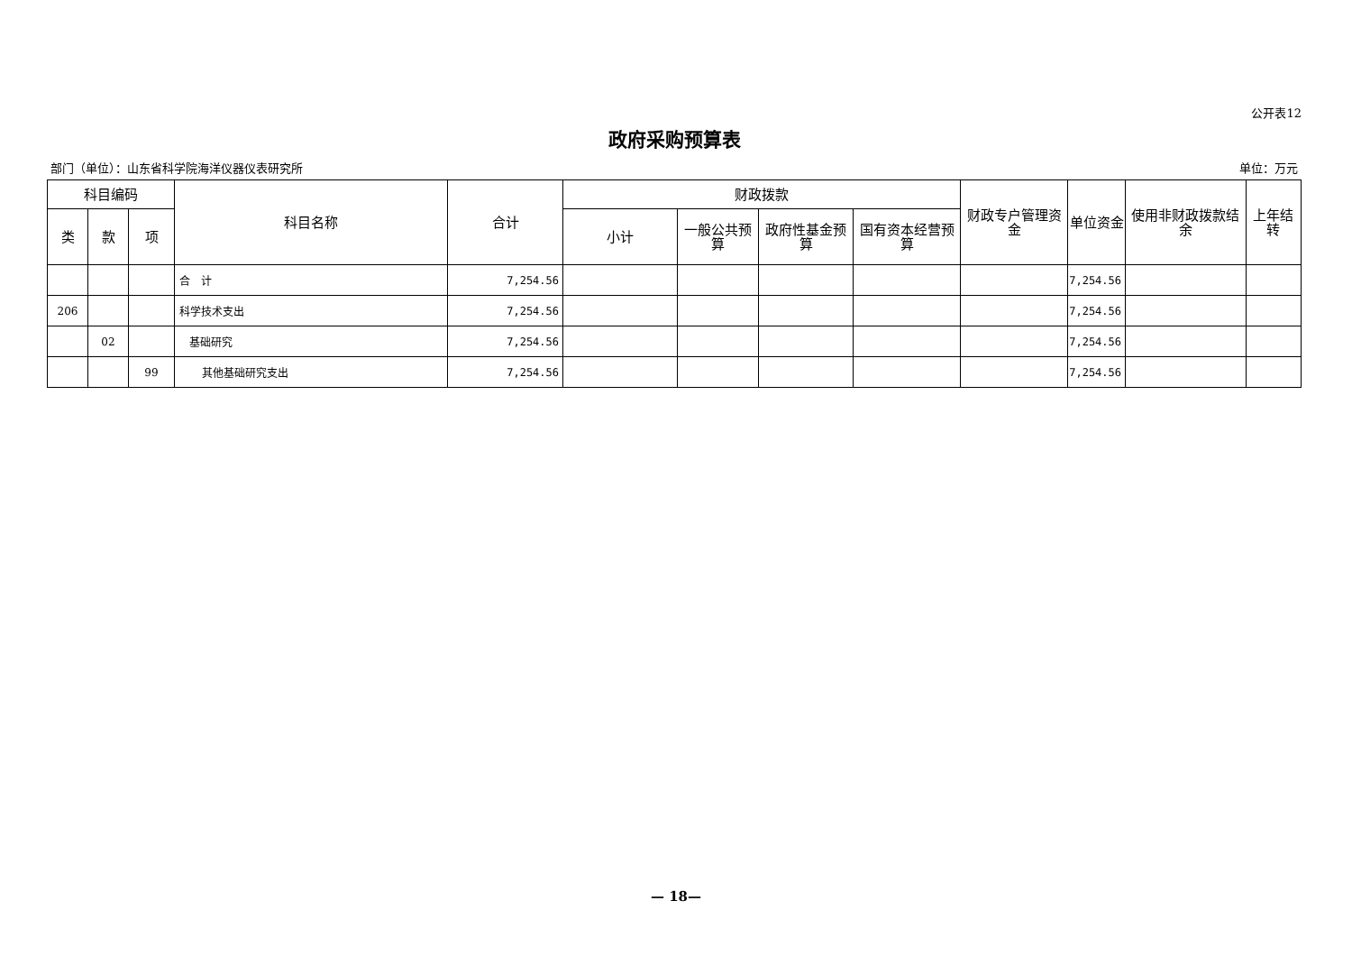公开表12
政府采购预算表
部门（单位）：山东省科学院海洋仪器仪表研究所 单位：万元
| 科目编码 | | | 科目名称 | 合计 | 财政拨款 | | | | 财政专户管理资金 | 单位资金 | 使用非财政拨款结余 | 上年结转 |
| --- | --- | --- | --- | --- | --- | --- | --- | --- | --- | --- | --- | --- |
| 类 | 款 | 项 | | | 小计 | 一般公共预算 | 政府性基金预算 | 国有资本经营预算 | | | | |
| | | | 合 计 | 7,254.56 | | | | | | 7,254.56 | | |
| 206 | | | 科学技术支出 | 7,254.56 | | | | | | 7,254.56 | | |
| | 02 | | 基础研究 | 7,254.56 | | | | | | 7,254.56 | | |
| | | 99 | 其他基础研究支出 | 7,254.56 | | | | | | 7,254.56 | | |
— 18—